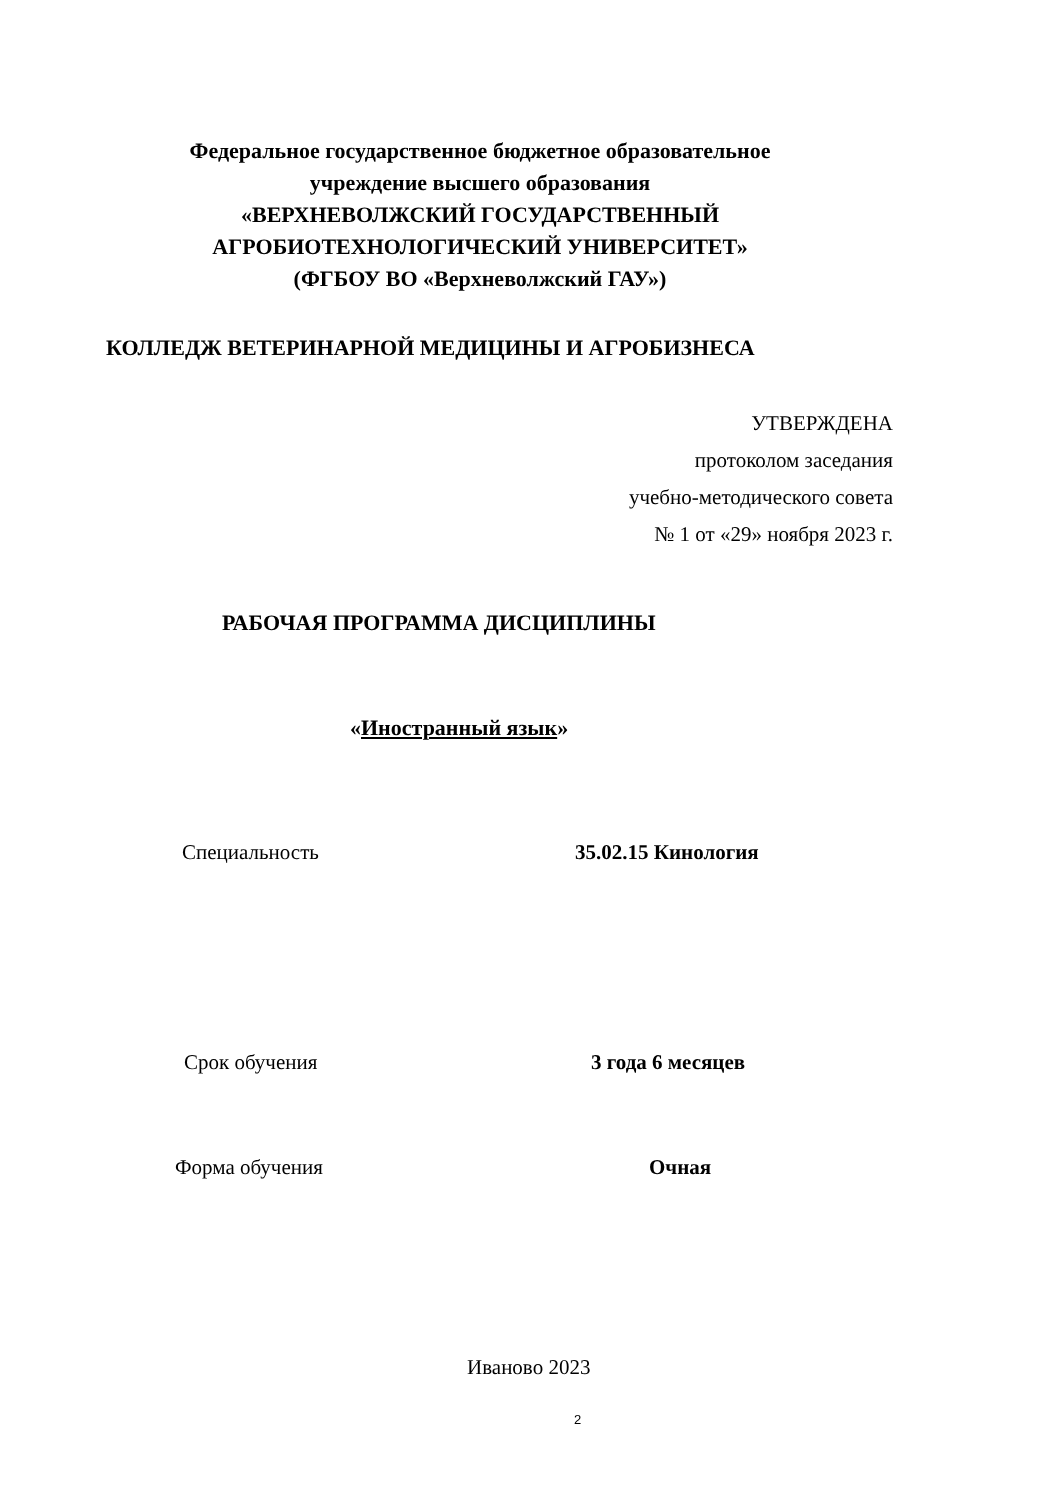Федеральное государственное бюджетное образовательное
учреждение высшего образования
«ВЕРХНЕВОЛЖСКИЙ ГОСУДАРСТВЕННЫЙ
АГРОБИОТЕХНОЛОГИЧЕСКИЙ УНИВЕРСИТЕТ»
(ФГБОУ ВО «Верхневолжский ГАУ»)
КОЛЛЕДЖ ВЕТЕРИНАРНОЙ МЕДИЦИНЫ И АГРОБИЗНЕСА
УТВЕРЖДЕНА
протоколом заседания
учебно-методического совета
№ 1 от «29» ноября 2023 г.
РАБОЧАЯ ПРОГРАММА ДИСЦИПЛИНЫ
«Иностранный язык»
Специальность 35.02.15 Кинология
Срок обучения 3 года 6 месяцев
Форма обучения Очная
Иваново 2023
2